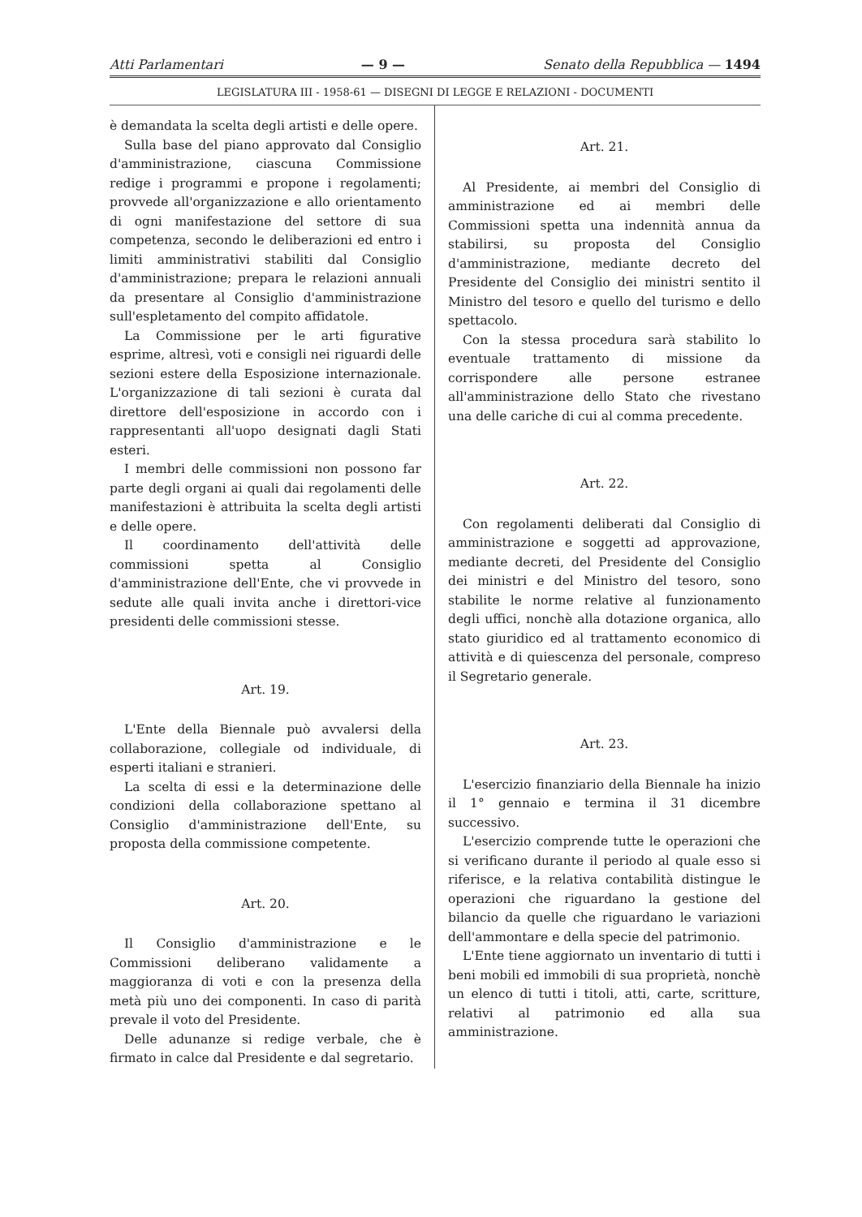Atti Parlamentari — 9 — Senato della Repubblica — 1494
LEGISLATURA III - 1958-61 — DISEGNI DI LEGGE E RELAZIONI - DOCUMENTI
è demandata la scelta degli artisti e delle opere.
Sulla base del piano approvato dal Consiglio d'amministrazione, ciascuna Commissione redige i programmi e propone i regolamenti; provvede all'organizzazione e allo orientamento di ogni manifestazione del settore di sua competenza, secondo le deliberazioni ed entro i limiti amministrativi stabiliti dal Consiglio d'amministrazione; prepara le relazioni annuali da presentare al Consiglio d'amministrazione sull'espletamento del compito affidatole.
La Commissione per le arti figurative esprime, altresì, voti e consigli nei riguardi delle sezioni estere della Esposizione internazionale. L'organizzazione di tali sezioni è curata dal direttore dell'esposizione in accordo con i rappresentanti all'uopo designati dagli Stati esteri.
I membri delle commissioni non possono far parte degli organi ai quali dai regolamenti delle manifestazioni è attribuita la scelta degli artisti e delle opere.
Il coordinamento dell'attività delle commissioni spetta al Consiglio d'amministrazione dell'Ente, che vi provvede in sedute alle quali invita anche i direttori-vice presidenti delle commissioni stesse.
Art. 19.
L'Ente della Biennale può avvalersi della collaborazione, collegiale od individuale, di esperti italiani e stranieri.
La scelta di essi e la determinazione delle condizioni della collaborazione spettano al Consiglio d'amministrazione dell'Ente, su proposta della commissione competente.
Art. 20.
Il Consiglio d'amministrazione e le Commissioni deliberano validamente a maggioranza di voti e con la presenza della metà più uno dei componenti. In caso di parità prevale il voto del Presidente.
Delle adunanze si redige verbale, che è firmato in calce dal Presidente e dal segretario.
Art. 21.
Al Presidente, ai membri del Consiglio di amministrazione ed ai membri delle Commissioni spetta una indennità annua da stabilirsi, su proposta del Consiglio d'amministrazione, mediante decreto del Presidente del Consiglio dei ministri sentito il Ministro del tesoro e quello del turismo e dello spettacolo.
Con la stessa procedura sarà stabilito lo eventuale trattamento di missione da corrispondere alle persone estranee all'amministrazione dello Stato che rivestano una delle cariche di cui al comma precedente.
Art. 22.
Con regolamenti deliberati dal Consiglio di amministrazione e soggetti ad approvazione, mediante decreti, del Presidente del Consiglio dei ministri e del Ministro del tesoro, sono stabilite le norme relative al funzionamento degli uffici, nonchè alla dotazione organica, allo stato giuridico ed al trattamento economico di attività e di quiescenza del personale, compreso il Segretario generale.
Art. 23.
L'esercizio finanziario della Biennale ha inizio il 1° gennaio e termina il 31 dicembre successivo.
L'esercizio comprende tutte le operazioni che si verificano durante il periodo al quale esso si riferisce, e la relativa contabilità distingue le operazioni che riguardano la gestione del bilancio da quelle che riguardano le variazioni dell'ammontare e della specie del patrimonio.
L'Ente tiene aggiornato un inventario di tutti i beni mobili ed immobili di sua proprietà, nonchè un elenco di tutti i titoli, atti, carte, scritture, relativi al patrimonio ed alla sua amministrazione.